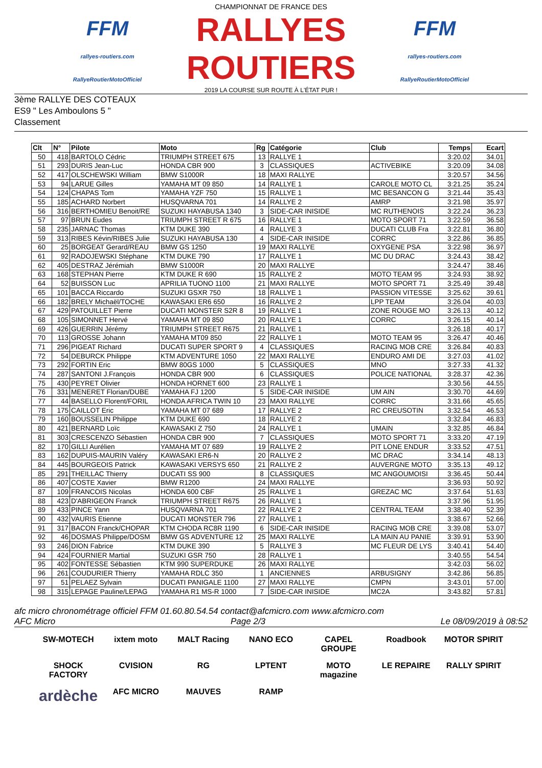FFM
rallyes-routiers.com
RallyeRoutierMotoOfficiel
CHAMPIONNAT DE FRANCE DES
RALLYES ROUTIERS
2019 LA COURSE SUR ROUTE À L'ÉTAT PUR !
FFM
rallyes-routiers.com
RallyeRoutierMotoOfficiel
3ème RALLYE DES COTEAUX
ES9 " Les Amboulons 5 "
Classement
| Clt | N° | Pilote | Moto | Rg | Catégorie | Club | Temps | Ecart |
| --- | --- | --- | --- | --- | --- | --- | --- | --- |
| 50 | 418 | BARTOLO Cédric | TRIUMPH STREET 675 | 13 | RALLYE 1 | | 3:20.02 | 34.01 |
| 51 | 293 | DURIS Jean-Luc | HONDA CBR 900 | 3 | CLASSIQUES | ACTIVEBIKE | 3:20.09 | 34.08 |
| 52 | 417 | OLSCHEWSKI William | BMW S1000R | 18 | MAXI RALLYE | | 3:20.57 | 34.56 |
| 53 | 94 | LARUE Gilles | YAMAHA MT 09 850 | 14 | RALLYE 1 | CAROLE MOTO CL | 3:21.25 | 35.24 |
| 54 | 124 | CHAPAS Tom | YAMAHA YZF 750 | 15 | RALLYE 1 | MC BESANCON G | 3:21.44 | 35.43 |
| 55 | 185 | ACHARD Norbert | HUSQVARNA 701 | 14 | RALLYE 2 | AMRP | 3:21.98 | 35.97 |
| 56 | 316 | BERTHOMIEU Benoit/RE | SUZUKI HAYABUSA 1340 | 3 | SIDE-CAR INISIDE | MC RUTHENOIS | 3:22.24 | 36.23 |
| 57 | 97 | BRUN Eudes | TRIUMPH STREET R 675 | 16 | RALLYE 1 | MOTO SPORT 71 | 3:22.59 | 36.58 |
| 58 | 235 | JARNAC Thomas | KTM DUKE 390 | 4 | RALLYE 3 | DUCATI CLUB Fra | 3:22.81 | 36.80 |
| 59 | 313 | RIBES Kévin/RIBES Julie | SUZUKI HAYABUSA 130 | 4 | SIDE-CAR INISIDE | CORRC | 3:22.86 | 36.85 |
| 60 | 25 | BORGEAT Gerard/REAU | BMW GS 1250 | 19 | MAXI RALLYE | OXYGENE PSA | 3:22.98 | 36.97 |
| 61 | 92 | RADOJEWSKI Stéphane | KTM DUKE 790 | 17 | RALLYE 1 | MC DU DRAC | 3:24.43 | 38.42 |
| 62 | 405 | DESTRAZ Jérémiah | BMW S1000R | 20 | MAXI RALLYE | | 3:24.47 | 38.46 |
| 63 | 168 | STEPHAN Pierre | KTM DUKE R 690 | 15 | RALLYE 2 | MOTO TEAM 95 | 3:24.93 | 38.92 |
| 64 | 52 | BUISSON Luc | APRILIA TUONO 1100 | 21 | MAXI RALLYE | MOTO SPORT 71 | 3:25.49 | 39.48 |
| 65 | 101 | BACCA Riccardo | SUZUKI GSXR 750 | 18 | RALLYE 1 | PASSION VITESSE | 3:25.62 | 39.61 |
| 66 | 182 | BRELY Michaël/TOCHE | KAWASAKI ER6 650 | 16 | RALLYE 2 | LPP TEAM | 3:26.04 | 40.03 |
| 67 | 429 | PATOUILLET Pierre | DUCATI MONSTER S2R 8 | 19 | RALLYE 1 | ZONE ROUGE MO | 3:26.13 | 40.12 |
| 68 | 105 | SIMONNET Hervé | YAMAHA MT 09 850 | 20 | RALLYE 1 | CORRC | 3:26.15 | 40.14 |
| 69 | 426 | GUERRIN Jérémy | TRIUMPH STREET R675 | 21 | RALLYE 1 | | 3:26.18 | 40.17 |
| 70 | 113 | GROSSE Johann | YAMAHA MT09 850 | 22 | RALLYE 1 | MOTO TEAM 95 | 3:26.47 | 40.46 |
| 71 | 296 | PIGEAT Richard | DUCATI SUPER SPORT 9 | 4 | CLASSIQUES | RACING MOB CRE | 3:26.84 | 40.83 |
| 72 | 54 | DEBURCK Philippe | KTM ADVENTURE 1050 | 22 | MAXI RALLYE | ENDURO AMI DE | 3:27.03 | 41.02 |
| 73 | 292 | FORTIN Eric | BMW 80GS 1000 | 5 | CLASSIQUES | MNO | 3:27.33 | 41.32 |
| 74 | 287 | SANTONI J.François | HONDA CBR 900 | 6 | CLASSIQUES | POLICE NATIONAL | 3:28.37 | 42.36 |
| 75 | 430 | PEYRET Olivier | HONDA HORNET 600 | 23 | RALLYE 1 | | 3:30.56 | 44.55 |
| 76 | 331 | MENERET Florian/DUBE | YAMAHA FJ 1200 | 5 | SIDE-CAR INISIDE | UM AIN | 3:30.70 | 44.69 |
| 77 | 44 | BASELLO Florent/FORIL | HONDA AFRICA TWIN 10 | 23 | MAXI RALLYE | CORRC | 3:31.66 | 45.65 |
| 78 | 175 | CAILLOT Eric | YAMAHA MT 07 689 | 17 | RALLYE 2 | RC CREUSOTIN | 3:32.54 | 46.53 |
| 79 | 160 | BOUSSELIN Philippe | KTM DUKE 690 | 18 | RALLYE 2 | | 3:32.84 | 46.83 |
| 80 | 421 | BERNARD Loïc | KAWASAKI Z 750 | 24 | RALLYE 1 | UMAIN | 3:32.85 | 46.84 |
| 81 | 303 | CRESCENZO Sébastien | HONDA CBR 900 | 7 | CLASSIQUES | MOTO SPORT 71 | 3:33.20 | 47.19 |
| 82 | 170 | GILLI Aurélien | YAMAHA MT 07 689 | 19 | RALLYE 2 | PIT LONE ENDUR | 3:33.52 | 47.51 |
| 83 | 162 | DUPUIS-MAURIN Valéry | KAWASAKI ER6-N | 20 | RALLYE 2 | MC DRAC | 3:34.14 | 48.13 |
| 84 | 445 | BOURGEOIS Patrick | KAWASAKI VERSYS 650 | 21 | RALLYE 2 | AUVERGNE MOTO | 3:35.13 | 49.12 |
| 85 | 291 | THEILLAC Thierry | DUCATI SS 900 | 8 | CLASSIQUES | MC ANGOUMOISI | 3:36.45 | 50.44 |
| 86 | 407 | COSTE Xavier | BMW R1200 | 24 | MAXI RALLYE | | 3:36.93 | 50.92 |
| 87 | 109 | FRANCOIS Nicolas | HONDA 600 CBF | 25 | RALLYE 1 | GREZAC MC | 3:37.64 | 51.63 |
| 88 | 423 | D'ABRIGEON Franck | TRIUMPH STREET R675 | 26 | RALLYE 1 | | 3:37.96 | 51.95 |
| 89 | 433 | PINCE Yann | HUSQVARNA 701 | 22 | RALLYE 2 | CENTRAL TEAM | 3:38.40 | 52.39 |
| 90 | 432 | VAURIS Etienne | DUCATI MONSTER 796 | 27 | RALLYE 1 | | 3:38.67 | 52.66 |
| 91 | 317 | BACON Franck/CHOPAR | KTM CHODA RC8R 1190 | 6 | SIDE-CAR INISIDE | RACING MOB CRE | 3:39.08 | 53.07 |
| 92 | 46 | DOSMAS Philippe/DOSM | BMW GS ADVENTURE 12 | 25 | MAXI RALLYE | LA MAIN AU PANIE | 3:39.91 | 53.90 |
| 93 | 246 | DION Fabrice | KTM DUKE 390 | 5 | RALLYE 3 | MC FLEUR DE LYS | 3:40.41 | 54.40 |
| 94 | 424 | FOURNIER Martial | SUZUKI GSR 750 | 28 | RALLYE 1 | | 3:40.55 | 54.54 |
| 95 | 402 | FONTESSE Sébastien | KTM 990 SUPERDUKE | 26 | MAXI RALLYE | | 3:42.03 | 56.02 |
| 96 | 261 | COUDURIER Thierry | YAMAHA RDLC 350 | 1 | ANCIENNES | ARBUSIGNY | 3:42.86 | 56.85 |
| 97 | 51 | PELAEZ Sylvain | DUCATI PANIGALE 1100 | 27 | MAXI RALLYE | CMPN | 3:43.01 | 57.00 |
| 98 | 315 | LEPAGE Pauline/LEPAG | YAMAHA R1 MS-R 1000 | 7 | SIDE-CAR INISIDE | MC2A | 3:43.82 | 57.81 |
afc micro chronométrage officiel FFM 01.60.80.54.54 contact@afcmicro.com www.afcmicro.com
AFC Micro Page 2/3 Le 08/09/2019 à 08:52
SW-MOTECH
ixtem moto
MALT Racing
NANO ECO
CAPEL GROUPE
Roadbook
MOTOR SPIRIT
SHOCK FACTORY
CVISION
RG
LPTENT
MOTO magazine
LE REPAIRE
RALLY SPIRIT
ardèche
AFC MICRO
MAUVES
RAMP